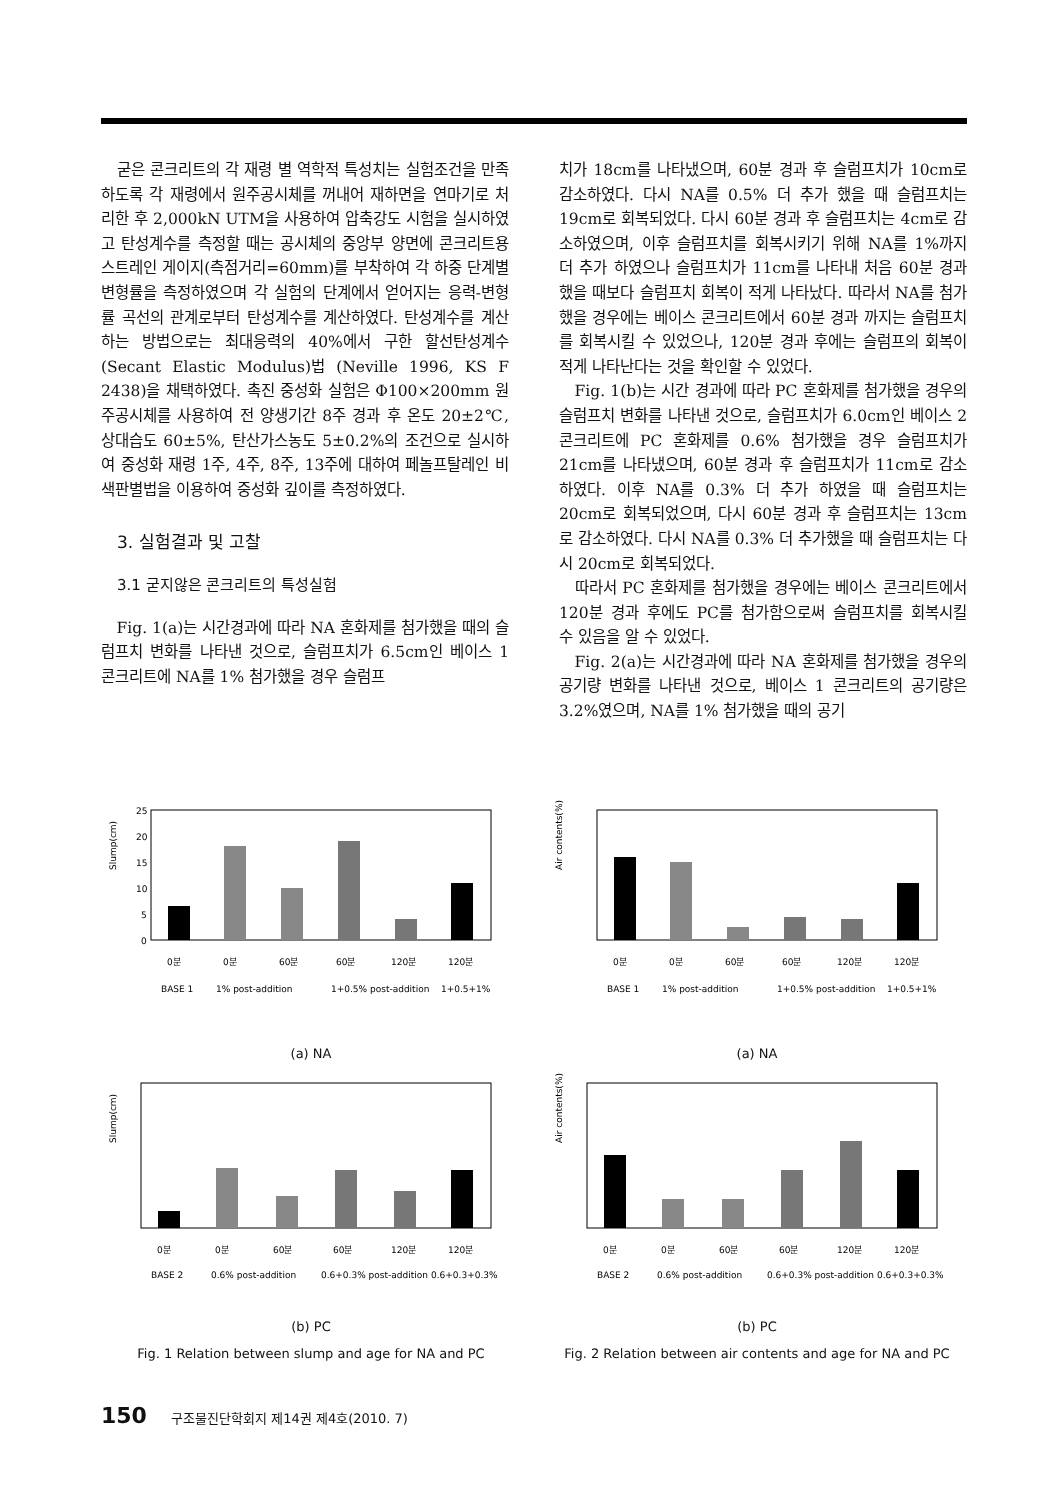굳은 콘크리트의 각 재령 별 역학적 특성치는 실험조건을 만족하도록 각 재령에서 원주공시체를 꺼내어 재하면을 연마기로 처리한 후 2,000kN UTM을 사용하여 압축강도 시험을 실시하였고 탄성계수를 측정할 때는 공시체의 중앙부 양면에 콘크리트용 스트레인 게이지(측점거리=60mm)를 부착하여 각 하중 단계별 변형률을 측정하였으며 각 실험의 단계에서 얻어지는 응력-변형률 곡선의 관계로부터 탄성계수를 계산하였다. 탄성계수를 계산하는 방법으로는 최대응력의 40%에서 구한 할선탄성계수(Secant Elastic Modulus)법 (Neville 1996, KS F 2438)을 채택하였다. 촉진 중성화 실험은 Φ100×200mm 원주공시체를 사용하여 전 양생기간 8주 경과 후 온도 20±2℃, 상대습도 60±5%, 탄산가스농도 5±0.2%의 조건으로 실시하여 중성화 재령 1주, 4주, 8주, 13주에 대하여 페놀프탈레인 비색판별법을 이용하여 중성화 깊이를 측정하였다.
3. 실험결과 및 고찰
3.1 굳지않은 콘크리트의 특성실험
Fig. 1(a)는 시간경과에 따라 NA 혼화제를 첨가했을 때의 슬럼프치 변화를 나타낸 것으로, 슬럼프치가 6.5cm인 베이스 1 콘크리트에 NA를 1% 첨가했을 경우 슬럼프
치가 18cm를 나타냈으며, 60분 경과 후 슬럼프치가 10cm로 감소하였다. 다시 NA를 0.5% 더 추가 했을 때 슬럼프치는 19cm로 회복되었다. 다시 60분 경과 후 슬럼프치는 4cm로 감소하였으며, 이후 슬럼프치를 회복시키기 위해 NA를 1%까지 더 추가 하였으나 슬럼프치가 11cm를 나타내 처음 60분 경과했을 때보다 슬럼프치 회복이 적게 나타났다. 따라서 NA를 첨가했을 경우에는 베이스 콘크리트에서 60분 경과 까지는 슬럼프치를 회복시킬 수 있었으나, 120분 경과 후에는 슬럼프의 회복이 적게 나타난다는 것을 확인할 수 있었다.
Fig. 1(b)는 시간 경과에 따라 PC 혼화제를 첨가했을 경우의 슬럼프치 변화를 나타낸 것으로, 슬럼프치가 6.0cm인 베이스 2 콘크리트에 PC 혼화제를 0.6% 첨가했을 경우 슬럼프치가 21cm를 나타냈으며, 60분 경과 후 슬럼프치가 11cm로 감소하였다. 이후 NA를 0.3% 더 추가 하였을 때 슬럼프치는 20cm로 회복되었으며, 다시 60분 경과 후 슬럼프치는 13cm로 감소하였다. 다시 NA를 0.3% 더 추가했을 때 슬럼프치는 다시 20cm로 회복되었다.
따라서 PC 혼화제를 첨가했을 경우에는 베이스 콘크리트에서 120분 경과 후에도 PC를 첨가함으로써 슬럼프치를 회복시킬 수 있음을 알 수 있었다.
Fig. 2(a)는 시간경과에 따라 NA 혼화제를 첨가했을 경우의 공기량 변화를 나타낸 것으로, 베이스 1 콘크리트의 공기량은 3.2%였으며, NA를 1% 첨가했을 때의 공기
Slump(cm)
25
20
15
10
5
0
0분
0분
60분
60분
120분
120분
BASE 1
1% post-addition
1+0.5% post-addition
1+0.5+1%
(a) NA
Slump(cm)
0분
0분
60분
60분
120분
120분
BASE 2
0.6% post-addition
0.6+0.3% post-addition
0.6+0.3+0.3%
(b) PC
Fig. 1 Relation between slump and age for NA and PC
Air contents(%)
0분
0분
60분
60분
120분
120분
BASE 1
1% post-addition
1+0.5% post-addition
1+0.5+1%
(a) NA
Air contents(%)
0분
0분
60분
60분
120분
120분
BASE 2
0.6% post-addition
0.6+0.3% post-addition
0.6+0.3+0.3%
(b) PC
Fig. 2 Relation between air contents and age for NA and PC
150 구조물진단학회지 제14권 제4호(2010. 7)